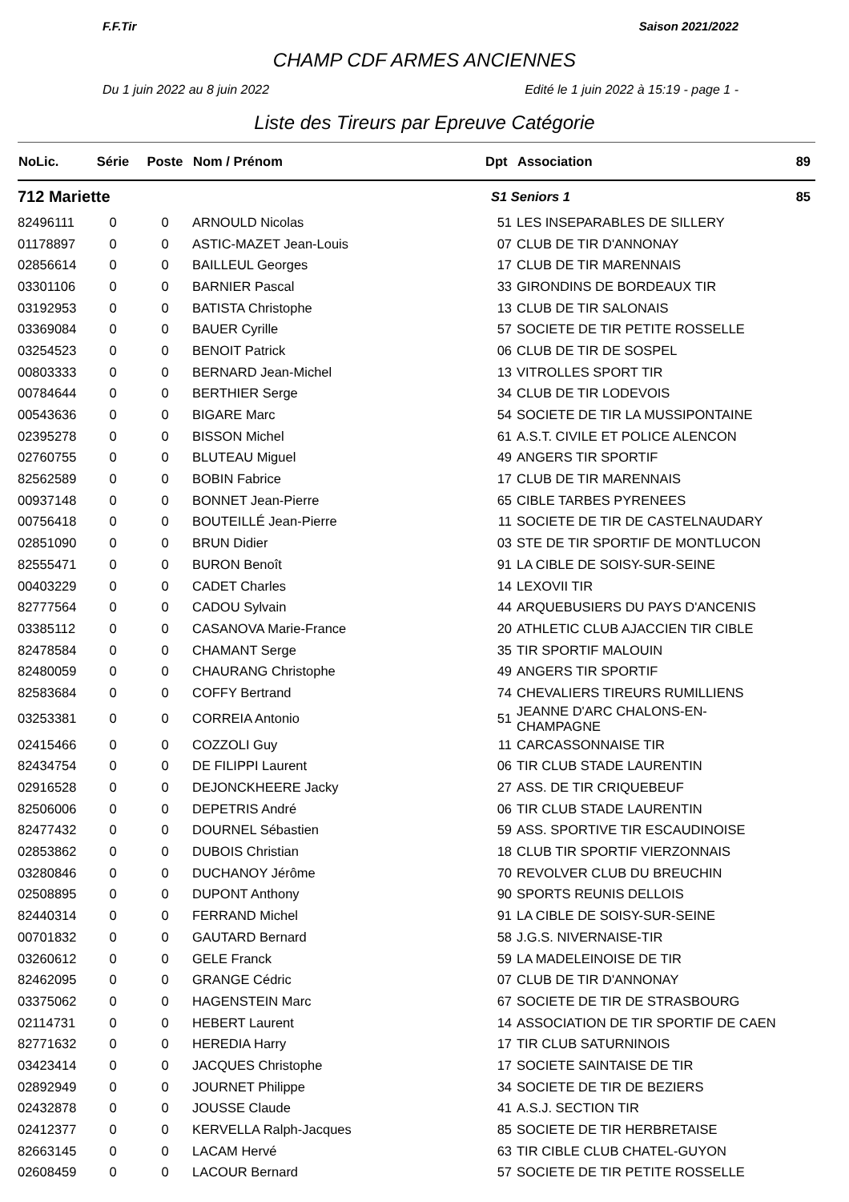F.F.Tir Saison 2021/2022
CHAMP CDF ARMES ANCIENNES
Du 1 juin 2022 au 8 juin 2022 Edité le 1 juin 2022 à 15:19 - page 1 -
Liste des Tireurs par Epreuve Catégorie
| NoLic. | Série | Poste | Nom / Prénom | Dpt | Association | 89 |
| --- | --- | --- | --- | --- | --- | --- |
| 712 Mariette | | | | S1 Seniors 1 | | 85 |
| 82496111 | 0 | 0 | ARNOULD Nicolas | 51 | LES INSEPARABLES DE SILLERY | |
| 01178897 | 0 | 0 | ASTIC-MAZET Jean-Louis | 07 | CLUB DE TIR D'ANNONAY | |
| 02856614 | 0 | 0 | BAILLEUL Georges | 17 | CLUB DE TIR MARENNAIS | |
| 03301106 | 0 | 0 | BARNIER Pascal | 33 | GIRONDINS DE BORDEAUX TIR | |
| 03192953 | 0 | 0 | BATISTA Christophe | 13 | CLUB DE TIR SALONAIS | |
| 03369084 | 0 | 0 | BAUER Cyrille | 57 | SOCIETE DE TIR PETITE ROSSELLE | |
| 03254523 | 0 | 0 | BENOIT Patrick | 06 | CLUB DE TIR DE SOSPEL | |
| 00803333 | 0 | 0 | BERNARD Jean-Michel | 13 | VITROLLES SPORT TIR | |
| 00784644 | 0 | 0 | BERTHIER Serge | 34 | CLUB DE TIR LODEVOIS | |
| 00543636 | 0 | 0 | BIGARE Marc | 54 | SOCIETE DE TIR LA MUSSIPONTAINE | |
| 02395278 | 0 | 0 | BISSON Michel | 61 | A.S.T. CIVILE ET POLICE ALENCON | |
| 02760755 | 0 | 0 | BLUTEAU Miguel | 49 | ANGERS TIR SPORTIF | |
| 82562589 | 0 | 0 | BOBIN Fabrice | 17 | CLUB DE TIR MARENNAIS | |
| 00937148 | 0 | 0 | BONNET Jean-Pierre | 65 | CIBLE TARBES PYRENEES | |
| 00756418 | 0 | 0 | BOUTEILLÉ Jean-Pierre | 11 | SOCIETE DE TIR DE CASTELNAUDARY | |
| 02851090 | 0 | 0 | BRUN Didier | 03 | STE DE TIR SPORTIF DE MONTLUCON | |
| 82555471 | 0 | 0 | BURON Benoît | 91 | LA CIBLE DE SOISY-SUR-SEINE | |
| 00403229 | 0 | 0 | CADET Charles | 14 | LEXOVII TIR | |
| 82777564 | 0 | 0 | CADOU Sylvain | 44 | ARQUEBUSIERS DU PAYS D'ANCENIS | |
| 03385112 | 0 | 0 | CASANOVA Marie-France | 20 | ATHLETIC CLUB AJACCIEN TIR CIBLE | |
| 82478584 | 0 | 0 | CHAMANT Serge | 35 | TIR SPORTIF MALOUIN | |
| 82480059 | 0 | 0 | CHAURANG Christophe | 49 | ANGERS TIR SPORTIF | |
| 82583684 | 0 | 0 | COFFY Bertrand | 74 | CHEVALIERS TIREURS RUMILLIENS | |
| 03253381 | 0 | 0 | CORREIA Antonio | 51 | JEANNE D'ARC CHALONS-EN-CHAMPAGNE | |
| 02415466 | 0 | 0 | COZZOLI Guy | 11 | CARCASSONNAISE TIR | |
| 82434754 | 0 | 0 | DE FILIPPI Laurent | 06 | TIR CLUB STADE LAURENTIN | |
| 02916528 | 0 | 0 | DEJONCKHEERE Jacky | 27 | ASS. DE TIR CRIQUEBEUF | |
| 82506006 | 0 | 0 | DEPETRIS André | 06 | TIR CLUB STADE LAURENTIN | |
| 82477432 | 0 | 0 | DOURNEL Sébastien | 59 | ASS. SPORTIVE TIR ESCAUDINOISE | |
| 02853862 | 0 | 0 | DUBOIS Christian | 18 | CLUB TIR SPORTIF VIERZONNAIS | |
| 03280846 | 0 | 0 | DUCHANOY Jérôme | 70 | REVOLVER CLUB DU BREUCHIN | |
| 02508895 | 0 | 0 | DUPONT Anthony | 90 | SPORTS REUNIS DELLOIS | |
| 82440314 | 0 | 0 | FERRAND Michel | 91 | LA CIBLE DE SOISY-SUR-SEINE | |
| 00701832 | 0 | 0 | GAUTARD Bernard | 58 | J.G.S. NIVERNAISE-TIR | |
| 03260612 | 0 | 0 | GELE Franck | 59 | LA MADELEINOISE DE TIR | |
| 82462095 | 0 | 0 | GRANGE Cédric | 07 | CLUB DE TIR D'ANNONAY | |
| 03375062 | 0 | 0 | HAGENSTEIN Marc | 67 | SOCIETE DE TIR DE STRASBOURG | |
| 02114731 | 0 | 0 | HEBERT Laurent | 14 | ASSOCIATION DE TIR SPORTIF DE CAEN | |
| 82771632 | 0 | 0 | HEREDIA Harry | 17 | TIR CLUB SATURNINOIS | |
| 03423414 | 0 | 0 | JACQUES Christophe | 17 | SOCIETE SAINTAISE DE TIR | |
| 02892949 | 0 | 0 | JOURNET Philippe | 34 | SOCIETE DE TIR DE BEZIERS | |
| 02432878 | 0 | 0 | JOUSSE Claude | 41 | A.S.J. SECTION TIR | |
| 02412377 | 0 | 0 | KERVELLA Ralph-Jacques | 85 | SOCIETE DE TIR HERBRETAISE | |
| 82663145 | 0 | 0 | LACAM Hervé | 63 | TIR CIBLE CLUB CHATEL-GUYON | |
| 02608459 | 0 | 0 | LACOUR Bernard | 57 | SOCIETE DE TIR PETITE ROSSELLE | |